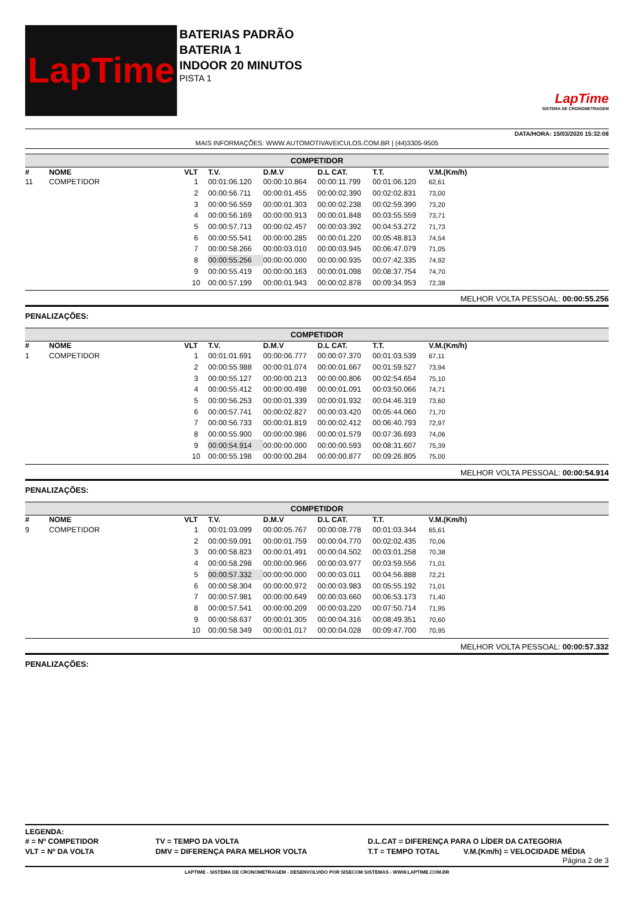LapTime
BATERIAS PADRÃO
BATERIA 1
INDOOR 20 MINUTOS
PISTA 1
LapTime
SISTEMA DE CRONOMETRAGEM
DATA/HORA: 15/03/2020 15:32:08
MAIS INFORMAÇÕES: WWW.AUTOMOTIVAVEICULOS.COM.BR | (44)3305-9505
COMPETIDOR
| # | NOME | VLT | T.V. | D.M.V | D.L CAT. | T.T. | V.M.(Km/h) |
| --- | --- | --- | --- | --- | --- | --- | --- |
| 11 | COMPETIDOR | 1 | 00:01:06.120 | 00:00:10.864 | 00:00:11.799 | 00:01:06.120 | 62,61 |
| | | 2 | 00:00:56.711 | 00:00:01.455 | 00:00:02.390 | 00:02:02.831 | 73,00 |
| | | 3 | 00:00:56.559 | 00:00:01.303 | 00:00:02.238 | 00:02:59.390 | 73,20 |
| | | 4 | 00:00:56.169 | 00:00:00.913 | 00:00:01.848 | 00:03:55.559 | 73,71 |
| | | 5 | 00:00:57.713 | 00:00:02.457 | 00:00:03.392 | 00:04:53.272 | 71,73 |
| | | 6 | 00:00:55.541 | 00:00:00.285 | 00:00:01.220 | 00:05:48.813 | 74,54 |
| | | 7 | 00:00:58.266 | 00:00:03.010 | 00:00:03.945 | 00:06:47.079 | 71,05 |
| | | 8 | 00:00:55.256 | 00:00:00.000 | 00:00:00.935 | 00:07:42.335 | 74,92 |
| | | 9 | 00:00:55.419 | 00:00:00.163 | 00:00:01.098 | 00:08:37.754 | 74,70 |
| | | 10 | 00:00:57.199 | 00:00:01.943 | 00:00:02.878 | 00:09:34.953 | 72,38 |
MELHOR VOLTA PESSOAL: 00:00:55.256
PENALIZAÇÕES:
COMPETIDOR
| # | NOME | VLT | T.V. | D.M.V | D.L CAT. | T.T. | V.M.(Km/h) |
| --- | --- | --- | --- | --- | --- | --- | --- |
| 1 | COMPETIDOR | 1 | 00:01:01.691 | 00:00:06.777 | 00:00:07.370 | 00:01:03.539 | 67,11 |
| | | 2 | 00:00:55.988 | 00:00:01.074 | 00:00:01.667 | 00:01:59.527 | 73,94 |
| | | 3 | 00:00:55.127 | 00:00:00.213 | 00:00:00.806 | 00:02:54.654 | 75,10 |
| | | 4 | 00:00:55.412 | 00:00:00.498 | 00:00:01.091 | 00:03:50.066 | 74,71 |
| | | 5 | 00:00:56.253 | 00:00:01.339 | 00:00:01.932 | 00:04:46.319 | 73,60 |
| | | 6 | 00:00:57.741 | 00:00:02.827 | 00:00:03.420 | 00:05:44.060 | 71,70 |
| | | 7 | 00:00:56.733 | 00:00:01.819 | 00:00:02.412 | 00:06:40.793 | 72,97 |
| | | 8 | 00:00:55.900 | 00:00:00.986 | 00:00:01.579 | 00:07:36.693 | 74,06 |
| | | 9 | 00:00:54.914 | 00:00:00.000 | 00:00:00.593 | 00:08:31.607 | 75,39 |
| | | 10 | 00:00:55.198 | 00:00:00.284 | 00:00:00.877 | 00:09:26.805 | 75,00 |
MELHOR VOLTA PESSOAL: 00:00:54.914
PENALIZAÇÕES:
COMPETIDOR
| # | NOME | VLT | T.V. | D.M.V | D.L CAT. | T.T. | V.M.(Km/h) |
| --- | --- | --- | --- | --- | --- | --- | --- |
| 9 | COMPETIDOR | 1 | 00:01:03.099 | 00:00:05.767 | 00:00:08.778 | 00:01:03.344 | 65,61 |
| | | 2 | 00:00:59.091 | 00:00:01.759 | 00:00:04.770 | 00:02:02.435 | 70,06 |
| | | 3 | 00:00:58.823 | 00:00:01.491 | 00:00:04.502 | 00:03:01.258 | 70,38 |
| | | 4 | 00:00:58.298 | 00:00:00.966 | 00:00:03.977 | 00:03:59.556 | 71,01 |
| | | 5 | 00:00:57.332 | 00:00:00.000 | 00:00:03.011 | 00:04:56.888 | 72,21 |
| | | 6 | 00:00:58.304 | 00:00:00.972 | 00:00:03.983 | 00:05:55.192 | 71,01 |
| | | 7 | 00:00:57.981 | 00:00:00.649 | 00:00:03.660 | 00:06:53.173 | 71,40 |
| | | 8 | 00:00:57.541 | 00:00:00.209 | 00:00:03.220 | 00:07:50.714 | 71,95 |
| | | 9 | 00:00:58.637 | 00:00:01.305 | 00:00:04.316 | 00:08:49.351 | 70,60 |
| | | 10 | 00:00:58.349 | 00:00:01.017 | 00:00:04.028 | 00:09:47.700 | 70,95 |
MELHOR VOLTA PESSOAL: 00:00:57.332
PENALIZAÇÕES:
LEGENDA:
| # = Nº COMPETIDOR | TV = TEMPO DA VOLTA | D.L.CAT = DIFERENÇA PARA O LÍDER DA CATEGORIA | |
| VLT = Nº DA VOLTA | DMV = DIFERENÇA PARA MELHOR VOLTA | T.T = TEMPO TOTAL | V.M.(Km/h) = VELOCIDADE MÉDIA |
Página 2 de 3
LAPTIME - SISTEMA DE CRONOMETRAGEM - DESENVOLVIDO POR SISECOM SISTEMAS - WWW.LAPTIME.COM.BR